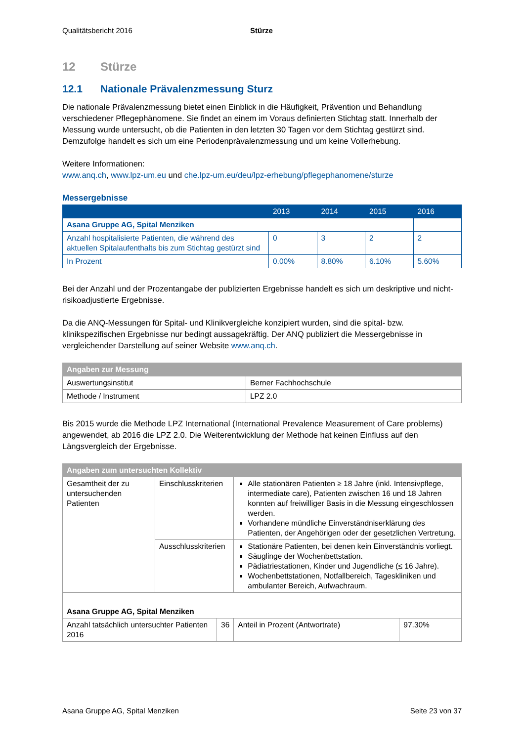Qualitätsbericht 2016 Stürze
12 Stürze
12.1 Nationale Prävalenzmessung Sturz
Die nationale Prävalenzmessung bietet einen Einblick in die Häufigkeit, Prävention und Behandlung verschiedener Pflegephänomene. Sie findet an einem im Voraus definierten Stichtag statt. Innerhalb der Messung wurde untersucht, ob die Patienten in den letzten 30 Tagen vor dem Stichtag gestürzt sind. Demzufolge handelt es sich um eine Periodenprävalenzmessung und um keine Vollerhebung.
Weitere Informationen:
www.anq.ch, www.lpz-um.eu und che.lpz-um.eu/deu/lpz-erhebung/pflegephanomene/sturze
Messergebnisse
| | 2013 | 2014 | 2015 | 2016 |
| --- | --- | --- | --- | --- |
| Asana Gruppe AG, Spital Menziken | | | | |
| Anzahl hospitalisierte Patienten, die während des aktuellen Spitalaufenthalts bis zum Stichtag gestürzt sind | 0 | 3 | 2 | 2 |
| In Prozent | 0.00% | 8.80% | 6.10% | 5.60% |
Bei der Anzahl und der Prozentangabe der publizierten Ergebnisse handelt es sich um deskriptive und nicht-risikoadjustierte Ergebnisse.
Da die ANQ-Messungen für Spital- und Klinikvergleiche konzipiert wurden, sind die spital- bzw. klinikspezifischen Ergebnisse nur bedingt aussagekräftig. Der ANQ publiziert die Messergebnisse in vergleichender Darstellung auf seiner Website www.anq.ch.
| Angaben zur Messung | |
| --- | --- |
| Auswertungsinstitut | Berner Fachhochschule |
| Methode / Instrument | LPZ 2.0 |
Bis 2015 wurde die Methode LPZ International (International Prevalence Measurement of Care problems) angewendet, ab 2016 die LPZ 2.0. Die Weiterentwicklung der Methode hat keinen Einfluss auf den Längsvergleich der Ergebnisse.
| Angaben zum untersuchten Kollektiv | | | | |
| --- | --- | --- | --- | --- |
| Gesamtheit der zu untersuchenden Patienten | Einschlusskriterien | | Alle stationären Patienten ≥ 18 Jahre (inkl. Intensivpflege, intermediate care), Patienten zwischen 16 und 18 Jahren konnten auf freiwilliger Basis in die Messung eingeschlossen werden. Vorhandene mündliche Einverständniserklärung des Patienten, der Angehörigen oder der gesetzlichen Vertretung. | |
| | Ausschlusskriterien | | Stationäre Patienten, bei denen kein Einverständnis vorliegt. Säuglinge der Wochenbettstation. Pädiatriestationen, Kinder und Jugendliche (≤ 16 Jahre). Wochenbettstationen, Notfallbereich, Tageskliniken und ambulanter Bereich, Aufwachraum. | |
| Asana Gruppe AG, Spital Menziken | | | | |
| Anzahl tatsächlich untersuchter Patienten 2016 | | 36 | Anteil in Prozent (Antwortrate) | 97.30% |
Asana Gruppe AG, Spital Menziken
Seite 23 von 37